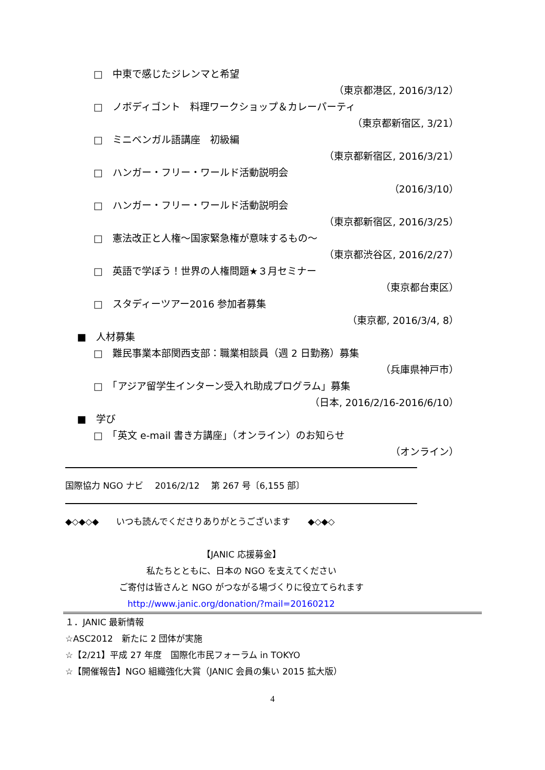□　中東で感じたジレンマと希望
（東京都港区, 2016/3/12）
□　ノボディゴント　料理ワークショップ＆カレーパーティ
（東京都新宿区, 3/21）
□　ミニベンガル語講座　初級編
（東京都新宿区, 2016/3/21）
□　ハンガー・フリー・ワールド活動説明会
（2016/3/10）
□　ハンガー・フリー・ワールド活動説明会
（東京都新宿区, 2016/3/25）
□　憲法改正と人権～国家緊急権が意味するもの～
（東京都渋谷区, 2016/2/27）
□　英語で学ぼう！世界の人権問題★３月セミナー
（東京都台東区）
□　スタディーツアー2016 参加者募集
（東京都, 2016/3/4, 8）
■　人材募集
□　難民事業本部関西支部：職業相談員（週 2 日勤務）募集
（兵庫県神戸市）
□　「アジア留学生インターン受入れ助成プログラム」募集
（日本, 2016/2/16-2016/6/10）
■　学び
□　「英文 e-mail 書き方講座」（オンライン）のお知らせ
（オンライン）
国際協力 NGO ナビ　 2016/2/12　 第 267 号〔6,155 部〕
◆◇◆◇◆　　いつも読んでくださりありがとうございます　　◆◇◆◇
【JANIC 応援募金】
私たちとともに、日本の NGO を支えてください
ご寄付は皆さんと NGO がつながる場づくりに役立てられます
http://www.janic.org/donation/?mail=20160212
１．JANIC 最新情報
☆ASC2012　新たに 2 団体が実施
☆【2/21】平成 27 年度　国際化市民フォーラム in TOKYO
☆【開催報告】NGO 組織強化大賞（JANIC 会員の集い 2015 拡大版）
4